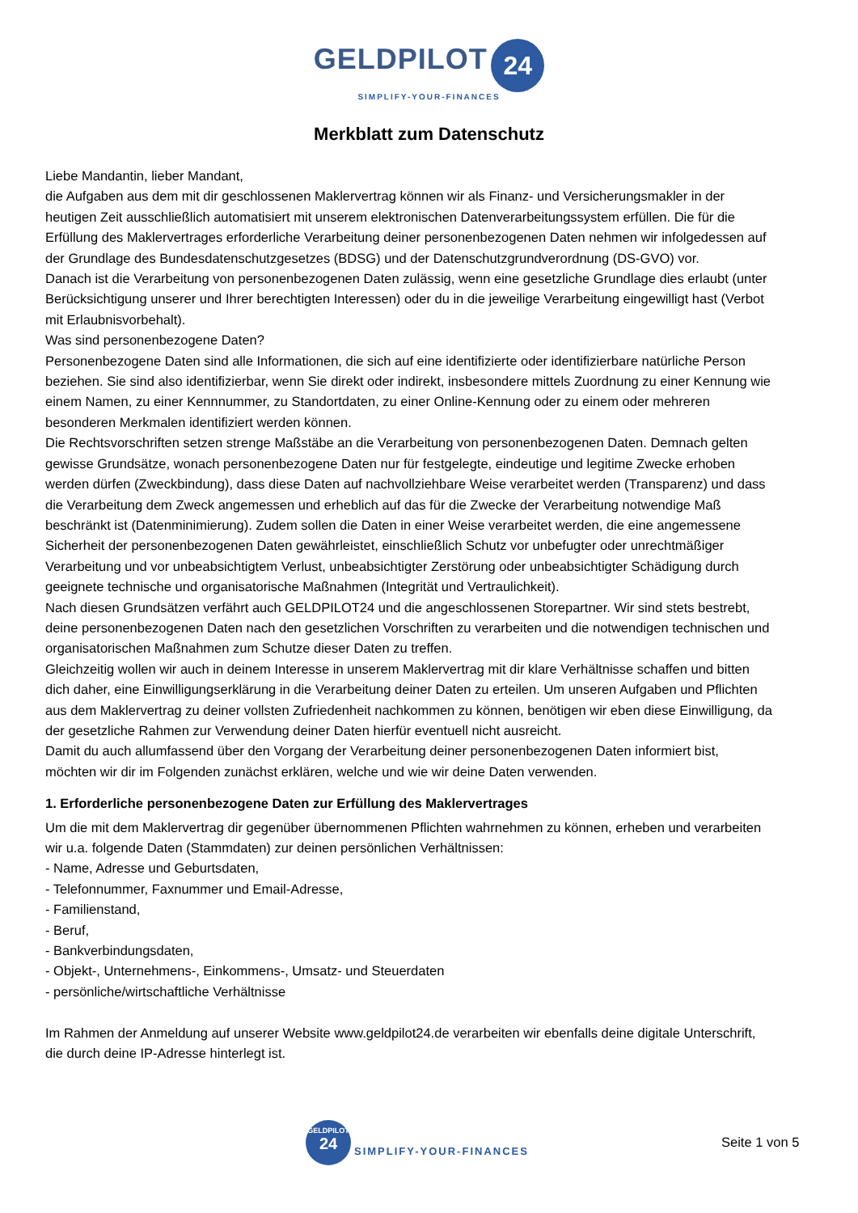GELDPILOT 24
SIMPLIFY-YOUR-FINANCES
Merkblatt zum Datenschutz
Liebe Mandantin, lieber Mandant,
die Aufgaben aus dem mit dir geschlossenen Maklervertrag können wir als Finanz- und Versicherungsmakler in der heutigen Zeit ausschließlich automatisiert mit unserem elektronischen Datenverarbeitungssystem erfüllen. Die für die Erfüllung des Maklervertrages erforderliche Verarbeitung deiner personenbezogenen Daten nehmen wir infolgedessen auf der Grundlage des Bundesdatenschutzgesetzes (BDSG) und der Datenschutzgrundverordnung (DS-GVO) vor.
Danach ist die Verarbeitung von personenbezogenen Daten zulässig, wenn eine gesetzliche Grundlage dies erlaubt (unter Berücksichtigung unserer und Ihrer berechtigten Interessen) oder du in die jeweilige Verarbeitung eingewilligt hast (Verbot mit Erlaubnisvorbehalt).
Was sind personenbezogene Daten?
Personenbezogene Daten sind alle Informationen, die sich auf eine identifizierte oder identifizierbare natürliche Person beziehen. Sie sind also identifizierbar, wenn Sie direkt oder indirekt, insbesondere mittels Zuordnung zu einer Kennung wie einem Namen, zu einer Kennnummer, zu Standortdaten, zu einer Online-Kennung oder zu einem oder mehreren besonderen Merkmalen identifiziert werden können.
Die Rechtsvorschriften setzen strenge Maßstäbe an die Verarbeitung von personenbezogenen Daten. Demnach gelten gewisse Grundsätze, wonach personenbezogene Daten nur für festgelegte, eindeutige und legitime Zwecke erhoben werden dürfen (Zweckbindung), dass diese Daten auf nachvollziehbare Weise verarbeitet werden (Transparenz) und dass die Verarbeitung dem Zweck angemessen und erheblich auf das für die Zwecke der Verarbeitung notwendige Maß beschränkt ist (Datenminimierung). Zudem sollen die Daten in einer Weise verarbeitet werden, die eine angemessene Sicherheit der personenbezogenen Daten gewährleistet, einschließlich Schutz vor unbefugter oder unrechtmäßiger Verarbeitung und vor unbeabsichtigtem Verlust, unbeabsichtigter Zerstörung oder unbeabsichtigter Schädigung durch geeignete technische und organisatorische Maßnahmen (Integrität und Vertraulichkeit).
Nach diesen Grundsätzen verfährt auch GELDPILOT24 und die angeschlossenen Storepartner. Wir sind stets bestrebt, deine personenbezogenen Daten nach den gesetzlichen Vorschriften zu verarbeiten und die notwendigen technischen und organisatorischen Maßnahmen zum Schutze dieser Daten zu treffen.
Gleichzeitig wollen wir auch in deinem Interesse in unserem Maklervertrag mit dir klare Verhältnisse schaffen und bitten dich daher, eine Einwilligungserklärung in die Verarbeitung deiner Daten zu erteilen. Um unseren Aufgaben und Pflichten aus dem Maklervertrag zu deiner vollsten Zufriedenheit nachkommen zu können, benötigen wir eben diese Einwilligung, da der gesetzliche Rahmen zur Verwendung deiner Daten hierfür eventuell nicht ausreicht.
Damit du auch allumfassend über den Vorgang der Verarbeitung deiner personenbezogenen Daten informiert bist, möchten wir dir im Folgenden zunächst erklären, welche und wie wir deine Daten verwenden.
1. Erforderliche personenbezogene Daten zur Erfüllung des Maklervertrages
Um die mit dem Maklervertrag dir gegenüber übernommenen Pflichten wahrnehmen zu können, erheben und verarbeiten wir u.a. folgende Daten (Stammdaten) zur deinen persönlichen Verhältnissen:
- Name, Adresse und Geburtsdaten,
- Telefonnummer, Faxnummer und Email-Adresse,
- Familienstand,
- Beruf,
- Bankverbindungsdaten,
- Objekt-, Unternehmens-, Einkommens-, Umsatz- und Steuerdaten
- persönliche/wirtschaftliche Verhältnisse
Im Rahmen der Anmeldung auf unserer Website www.geldpilot24.de verarbeiten wir ebenfalls deine digitale Unterschrift, die durch deine IP-Adresse hinterlegt ist.
GELDPILOT
24
SIMPLIFY-YOUR-FINANCES
Seite 1 von 5